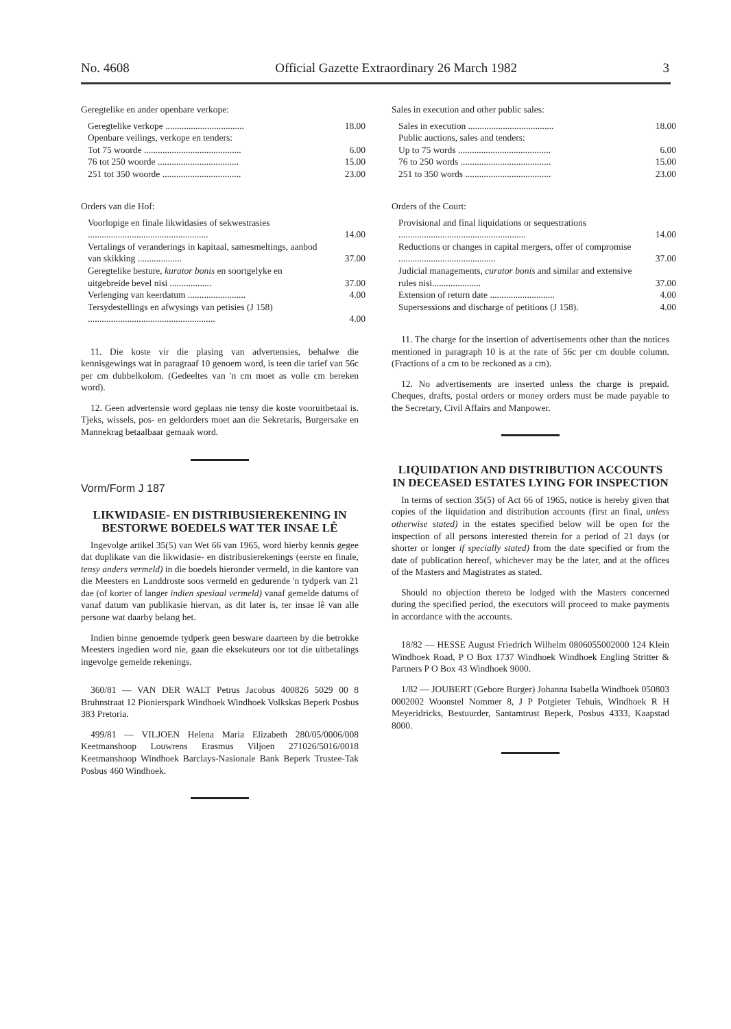No. 4608 Official Gazette Extraordinary 26 March 1982 3
Geregtelike en ander openbare verkope:
| Geregtelike verkope .................................. | 18.00 |
| Openbare veilings, verkope en tenders: | |
| Tot 75 woorde .......................................... | 6.00 |
| 76 tot 250 woorde ................................... | 15.00 |
| 251 tot 350 woorde .................................. | 23.00 |
Orders van die Hof:
| Voorlopige en finale likwidasies of sekwestrasies .................................................... | 14.00 |
| Vertalings of veranderings in kapitaal, samesmeltings, aanbod van skikking ................... | 37.00 |
| Geregtelike besture, kurator bonis en soortgelyke en uitgebreide bevel nisi .................. | 37.00 |
| Verlenging van keerdatum ......................... | 4.00 |
| Tersydestellings en afwysings van petisies (J 158) ....................................................... | 4.00 |
11. Die koste vir die plasing van advertensies, behalwe die kennisgewings wat in paragraaf 10 genoem word, is teen die tarief van 56c per cm dubbelkolom. (Gedeeltes van 'n cm moet as volle cm bereken word).
12. Geen advertensie word geplaas nie tensy die koste vooruitbetaal is. Tjeks, wissels, pos- en geldorders moet aan die Sekretaris, Burgersake en Mannekrag betaalbaar gemaak word.
Vorm/Form J 187
LIKWIDASIE- EN DISTRIBUSIEREKENING IN BESTORWE BOEDELS WAT TER INSAE LÊ
Ingevolge artikel 35(5) van Wet 66 van 1965, word hierby kennis gegee dat duplikate van die likwidasie- en distribusierekenings (eerste en finale, tensy anders vermeld) in die boedels hieronder vermeld, in die kantore van die Meesters en Landdroste soos vermeld en gedurende 'n tydperk van 21 dae (of korter of langer indien spesiaal vermeld) vanaf gemelde datums of vanaf datum van publikasie hiervan, as dit later is, ter insae lê van alle persone wat daarby belang het.
Indien binne genoemde tydperk geen besware daarteen by die betrokke Meesters ingedien word nie, gaan die eksekuteurs oor tot die uitbetalings ingevolge gemelde rekenings.
360/81 — VAN DER WALT Petrus Jacobus 400826 5029 00 8 Bruhnstraat 12 Pionierspark Windhoek Windhoek Volkskas Beperk Posbus 383 Pretoria.
499/81 — VILJOEN Helena Maria Elizabeth 280/05/0006/008 Keetmanshoop Louwrens Erasmus Viljoen 271026/5016/0018 Keetmanshoop Windhoek Barclays-Nasionale Bank Beperk Trustee-Tak Posbus 460 Windhoek.
Sales in execution and other public sales:
| Sales in execution ..................................... | 18.00 |
| Public auctions, sales and tenders: | |
| Up to 75 words ........................................ | 6.00 |
| 76 to 250 words ....................................... | 15.00 |
| 251 to 350 words ..................................... | 23.00 |
Orders of the Court:
| Provisional and final liquidations or sequestrations ....................................................... | 14.00 |
| Reductions or changes in capital mergers, offer of compromise .......................................... | 37.00 |
| Judicial managements, curator bonis and similar and extensive rules nisi..................... | 37.00 |
| Extension of return date ............................ | 4.00 |
| Supersessions and discharge of petitions (J 158). | 4.00 |
11. The charge for the insertion of advertisements other than the notices mentioned in paragraph 10 is at the rate of 56c per cm double column. (Fractions of a cm to be reckoned as a cm).
12. No advertisements are inserted unless the charge is prepaid. Cheques, drafts, postal orders or money orders must be made payable to the Secretary, Civil Affairs and Manpower.
LIQUIDATION AND DISTRIBUTION ACCOUNTS IN DECEASED ESTATES LYING FOR INSPECTION
In terms of section 35(5) of Act 66 of 1965, notice is hereby given that copies of the liquidation and distribution accounts (first an final, unless otherwise stated) in the estates specified below will be open for the inspection of all persons interested therein for a period of 21 days (or shorter or longer if specially stated) from the date specified or from the date of publication hereof, whichever may be the later, and at the offices of the Masters and Magistrates as stated.
Should no objection thereto be lodged with the Masters concerned during the specified period, the executors will proceed to make payments in accordance with the accounts.
18/82 — HESSE August Friedrich Wilhelm 0806055002000 124 Klein Windhoek Road, P O Box 1737 Windhoek Windhoek Engling Stritter & Partners P O Box 43 Windhoek 9000.
1/82 — JOUBERT (Gebore Burger) Johanna Isabella Windhoek 050803 0002002 Woonstel Nommer 8, J P Potgieter Tehuis, Windhoek R H Meyeridricks, Bestuurder, Santamtrust Beperk, Posbus 4333, Kaapstad 8000.